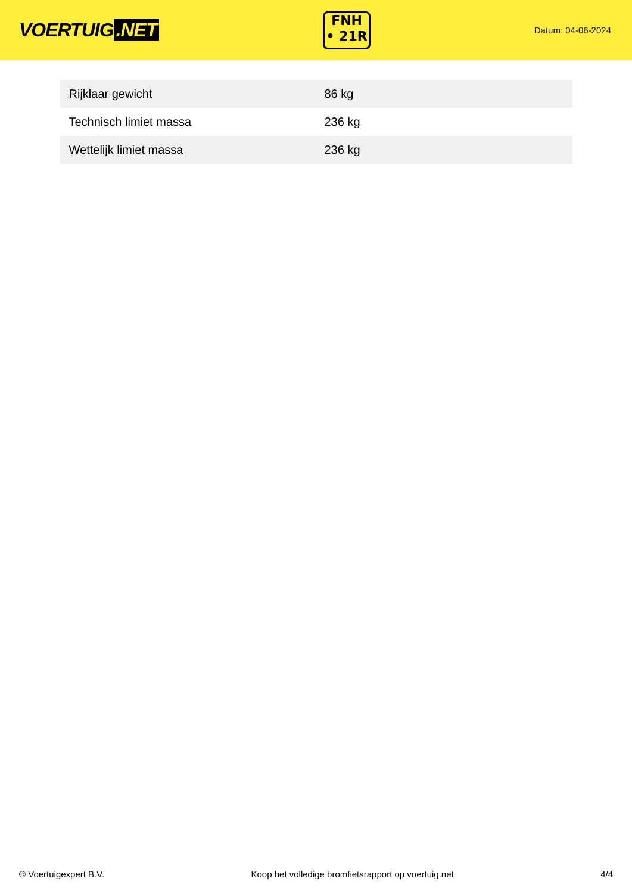VOERTUIG.NET
FNH
• 21R
Datum: 04-06-2024
| Rijklaar gewicht | 86 kg |
| Technisch limiet massa | 236 kg |
| Wettelijk limiet massa | 236 kg |
© Voertuigexpert B.V. Koop het volledige bromfietsrapport op voertuig.net 4/4